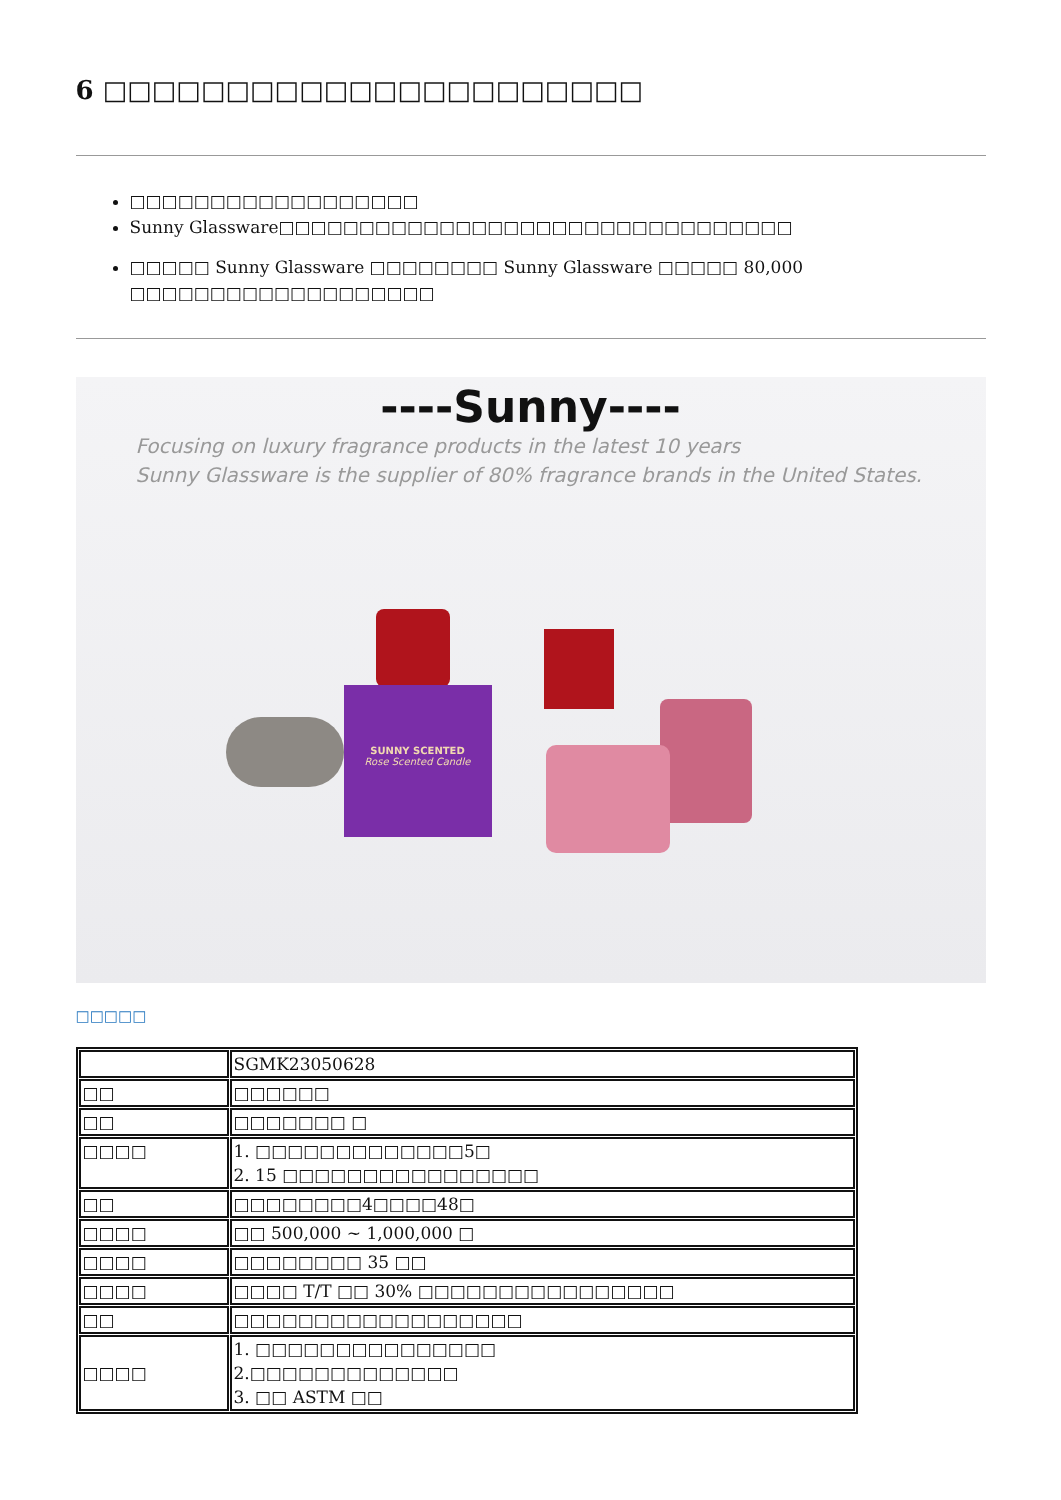6 □□□□□□□□□□□□□□□□□□□□□□
□□□□□□□□□□□□□□□□□□
Sunny Glassware□□□□□□□□□□□□□□□□□□□□□□□□□□□□□□□□
□□□□□ Sunny Glassware □□□□□□□□ Sunny Glassware □□□□□ 80,000 □□□□□□□□□□□□□□□□□□□
----Sunny----
Focusing on luxury fragrance products in the latest 10 years
Sunny Glassware is the supplier of 80% fragrance brands in the United States.
SUNNY SCENTED
Rose Scented Candle
□□□□□
| | SGMK23050628 |
| □□ | □□□□□□ |
| □□ | □□□□□□□ □ |
| □□□□ | 1. □□□□□□□□□□□□□5□ 2. 15 □□□□□□□□□□□□□□□□ |
| □□ | □□□□□□□□4□□□□48□ |
| □□□□ | □□ 500,000 ~ 1,000,000 □ |
| □□□□ | □□□□□□□□ 35 □□ |
| □□□□ | □□□□ T/T □□ 30% □□□□□□□□□□□□□□□□ |
| □□ | □□□□□□□□□□□□□□□□□□ |
| □□□□ | 1. □□□□□□□□□□□□□□□ 2.□□□□□□□□□□□□□ 3. □□ ASTM □□ |